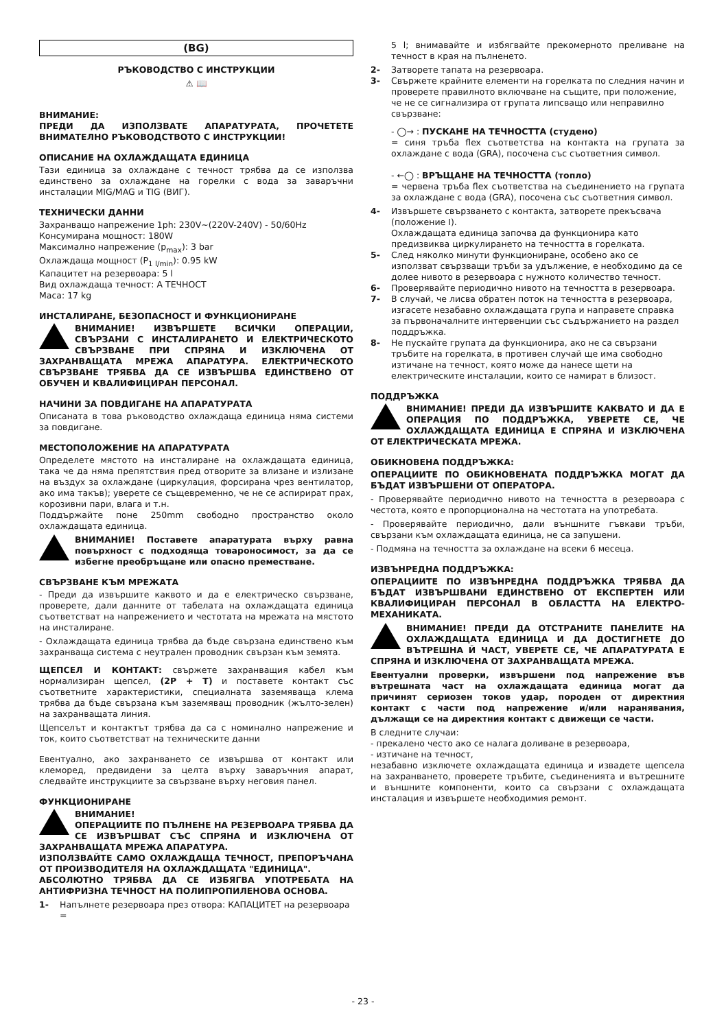(BG)
РЪКОВОДСТВО С ИНСТРУКЦИИ
⚠ 📖
ВНИМАНИЕ:
ПРЕДИ ДА ИЗПОЛЗВАТЕ АПАРАТУРАТА, ПРОЧЕТЕТЕ ВНИМАТЕЛНО РЪКОВОДСТВОТО С ИНСТРУКЦИИ!
ОПИСАНИЕ НА ОХЛАЖДАЩАТА ЕДИНИЦА
Тази единица за охлаждане с течност трябва да се използва единствено за охлаждане на горелки с вода за заваръчни инсталации MIG/MAG и TIG (ВИГ).
ТЕХНИЧЕСКИ ДАННИ
Захранващо напрежение 1ph: 230V~(220V-240V) - 50/60Hz
Консумирана мощност: 180W
Максимално напрежение (p<sub>max</sub>): 3 bar
Охлаждаща мощност (P<sub>1 l/min</sub>): 0.95 kW
Капацитет на резервоара: 5 l
Вид охлаждаща течност: А ТЕЧНОСТ
Маса: 17 kg
ИНСТАЛИРАНЕ, БЕЗОПАСНОСТ И ФУНКЦИОНИРАНЕ
ВНИМАНИЕ! ИЗВЪРШЕТЕ ВСИЧКИ ОПЕРАЦИИ, СВЪРЗАНИ С ИНСТАЛИРАНЕТО И ЕЛЕКТРИЧЕСКОТО СВЪРЗВАНЕ ПРИ СПРЯНА И ИЗКЛЮЧЕНА ОТ ЗАХРАНВАЩАТА МРЕЖА АПАРАТУРА. ЕЛЕКТРИЧЕСКОТО СВЪРЗВАНЕ ТРЯБВА ДА СЕ ИЗВЪРШВА ЕДИНСТВЕНО ОТ ОБУЧЕН И КВАЛИФИЦИРАН ПЕРСОНАЛ.
НАЧИНИ ЗА ПОВДИГАНЕ НА АПАРАТУРАТА
Описаната в това ръководство охлаждаща единица няма системи за повдигане.
МЕСТОПОЛОЖЕНИЕ НА АПАРАТУРАТА
Определете мястото на инсталиране на охлаждащата единица, така че да няма препятствия пред отворите за влизане и излизане на въздух за охлаждане (циркулация, форсирана чрез вентилатор, ако има такъв); уверете се същевременно, че не се аспирират прах, корозивни пари, влага и т.н.
Поддържайте поне 250mm свободно пространство около охлаждащата единица.
ВНИМАНИЕ! Поставете апаратурата върху равна повърхност с подходяща товароносимост, за да се избегне преобръщане или опасно преместване.
СВЪРЗВАНЕ КЪМ МРЕЖАТА
- Преди да извършите каквото и да е електрическо свързване, проверете, дали данните от табелата на охлаждащата единица съответстват на напрежението и честотата на мрежата на мястото на инсталиране.
- Охлаждащата единица трябва да бъде свързана единствено към захранваща система с неутрален проводник свързан към земята.
ЩЕПСЕЛ И КОНТАКТ: свържете захранващия кабел към нормализиран щепсел, (2P + T) и поставете контакт със съответните характеристики, специалната заземяваща клема трябва да бъде свързана към заземяващ проводник (жълто-зелен) на захранващата линия.
Щепселът и контактът трябва да са с номинално напрежение и ток, които съответстват на техническите данни
Евентуално, ако захранването се извършва от контакт или клеморед, предвидени за целта върху заваръчния апарат, следвайте инструкциите за свързване върху неговия панел.
ФУНКЦИОНИРАНЕ
ВНИМАНИЕ!
ОПЕРАЦИИТЕ ПО ПЪЛНЕНЕ НА РЕЗЕРВОАРА ТРЯБВА ДА СЕ ИЗВЪРШВАТ СЪС СПРЯНА И ИЗКЛЮЧЕНА ОТ ЗАХРАНВАЩАТА МРЕЖА АПАРАТУРА.
ИЗПОЛЗВАЙТЕ САМО ОХЛАЖДАЩА ТЕЧНОСТ, ПРЕПОРЪЧАНА ОТ ПРОИЗВОДИТЕЛЯ НА ОХЛАЖДАЩАТА "ЕДИНИЦА".
АБСОЛЮТНО ТРЯБВА ДА СЕ ИЗБЯГВА УПОТРЕБАТА НА АНТИФРИЗНА ТЕЧНОСТ НА ПОЛИПРОПИЛЕНОВА ОСНОВА.
1- Напълнете резервоара през отвора: КАПАЦИТЕТ на резервоара =
5 l; внимавайте и избягвайте прекомерното преливане на течност в края на пълненето.
2- Затворете тапата на резервоара.
3- Свържете крайните елементи на горелката по следния начин и проверете правилното включване на същите, при положение, че не се сигнализира от групата липсващо или неправилно свързване:
- ◯→ : ПУСКАНЕ НА ТЕЧНОСТТА (студено)
= синя тръба flex съответства на контакта на групата за охлаждане с вода (GRA), посочена със съответния символ.
- ←◯ : ВРЪЩАНЕ НА ТЕЧНОСТТА (топло)
= червена тръба flex съответства на съединението на групата за охлаждане с вода (GRA), посочена със съответния символ.
4- Извършете свързването с контакта, затворете прекъсвача (положение I).
Охлаждащата единица започва да функционира като предизвиква циркулирането на течността в горелката.
5- След няколко минути функциониране, особено ако се използват свързващи тръби за удължение, е необходимо да се долее нивото в резервоара с нужното количество течност.
6- Проверявайте периодично нивото на течността в резервоара.
7- В случай, че лисва обратен поток на течността в резервоара, изгасете незабавно охлаждащата група и направете справка за първоначалните интервенции със съдържанието на раздел поддръжка.
8- Не пускайте групата да функционира, ако не са свързани тръбите на горелката, в противен случай ще има свободно изтичане на течност, която може да нанесе щети на електрическите инсталации, които се намират в близост.
ПОДДРЪЖКА
ВНИМАНИЕ! ПРЕДИ ДА ИЗВЪРШИТЕ КАКВАТО И ДА Е ОПЕРАЦИЯ ПО ПОДДРЪЖКА, УВЕРЕТЕ СЕ, ЧЕ ОХЛАЖДАЩАТА ЕДИНИЦА Е СПРЯНА И ИЗКЛЮЧЕНА ОТ ЕЛЕКТРИЧЕСКАТА МРЕЖА.
ОБИКНОВЕНА ПОДДРЪЖКА:
ОПЕРАЦИИТЕ ПО ОБИКНОВЕНАТА ПОДДРЪЖКА МОГАТ ДА БЪДАТ ИЗВЪРШЕНИ ОТ ОПЕРАТОРА.
- Проверявайте периодично нивото на течността в резервоара с честота, която е пропорционална на честотата на употребата.
- Проверявайте периодично, дали външните гъвкави тръби, свързани към охлаждащата единица, не са запушени.
- Подмяна на течността за охлаждане на всеки 6 месеца.
ИЗВЪНРЕДНА ПОДДРЪЖКА:
ОПЕРАЦИИТЕ ПО ИЗВЪНРЕДНА ПОДДРЪЖКА ТРЯБВА ДА БЪДАТ ИЗВЪРШВАНИ ЕДИНСТВЕНО ОТ ЕКСПЕРТЕН ИЛИ КВАЛИФИЦИРАН ПЕРСОНАЛ В ОБЛАСТТА НА ЕЛЕКТРО-МЕХАНИКАТА.
ВНИМАНИЕ! ПРЕДИ ДА ОТСТРАНИТЕ ПАНЕЛИТЕ НА ОХЛАЖДАЩАТА ЕДИНИЦА И ДА ДОСТИГНЕТЕ ДО ВЪТРЕШНА Й ЧАСТ, УВЕРЕТЕ СЕ, ЧЕ АПАРАТУРАТА Е СПРЯНА И ИЗКЛЮЧЕНА ОТ ЗАХРАНВАЩАТА МРЕЖА.
Евентуални проверки, извършени под напрежение във вътрешната част на охлаждащата единица могат да причинят сериозен токов удар, породен от директния контакт с части под напрежение и/или наранявания, дължащи се на директния контакт с движещи се части.
В следните случаи:
- прекалено често ако се налага доливане в резервоара,
- изтичане на течност,
незабавно изключете охлаждащата единица и извадете щепсела на захранването, проверете тръбите, съединенията и вътрешните и външните компоненти, които са свързани с охлаждащата инсталация и извършете необходимия ремонт.
- 23 -